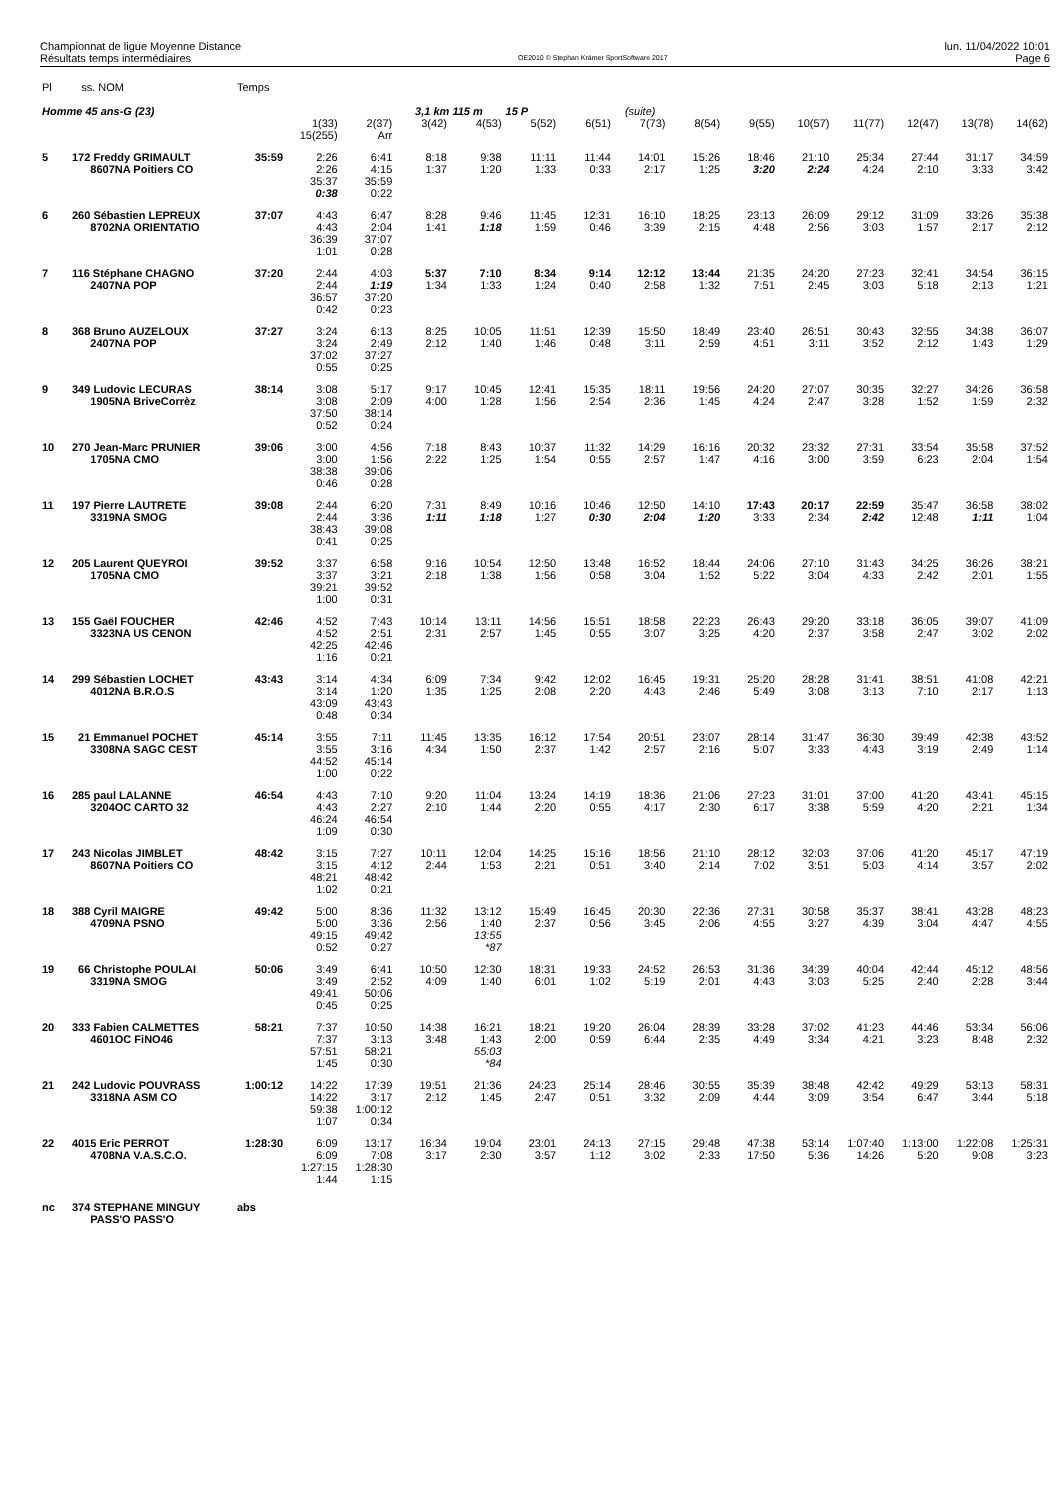Championnat de ligue Moyenne Distance
Résultats temps intermédiaires
OE2010 © Stephan Krämer SportSoftware 2017
lun. 11/04/2022 10:01
Page 6
| Pl | ss. NOM | Temps | | | | | | | | | | | | | | |
| Homme 45 ans-G (23) | | | | | 3,1 km 115 m | | 15 P | | (suite) | | | | | | | |
| | | | 1(33) | 2(37) | 3(42) | 4(53) | 5(52) | 6(51) | 7(73) | 8(54) | 9(55) | 10(57) | 11(77) | 12(47) | 13(78) | 14(62) |
| | | | 15(255) | Arr | | | | | | | | | | | | |
| 5 | 172 Freddy GRIMAULT | 35:59 | 2:26 | 6:41 | 8:18 | 9:38 | 11:11 | 11:44 | 14:01 | 15:26 | 18:46 | 21:10 | 25:34 | 27:44 | 31:17 | 34:59 |
| | 8607NA Poitiers CO | | 2:26 | 4:15 | 1:37 | 1:20 | 1:33 | 0:33 | 2:17 | 1:25 | 3:20 | 2:24 | 4:24 | 2:10 | 3:33 | 3:42 |
| | | | 35:37 | 35:59 | | | | | | | | | | | | |
| | | | 0:38 | 0:22 | | | | | | | | | | | | |
| 6 | 260 Sébastien LEPREUX | 37:07 | 4:43 | 6:47 | 8:28 | 9:46 | 11:45 | 12:31 | 16:10 | 18:25 | 23:13 | 26:09 | 29:12 | 31:09 | 33:26 | 35:38 |
| | 8702NA ORIENTATIO | | 4:43 | 2:04 | 1:41 | 1:18 | 1:59 | 0:46 | 3:39 | 2:15 | 4:48 | 2:56 | 3:03 | 1:57 | 2:17 | 2:12 |
| | | | 36:39 | 37:07 | | | | | | | | | | | | |
| | | | 1:01 | 0:28 | | | | | | | | | | | | |
| 7 | 116 Stéphane CHAGNO | 37:20 | 2:44 | 4:03 | 5:37 | 7:10 | 8:34 | 9:14 | 12:12 | 13:44 | 21:35 | 24:20 | 27:23 | 32:41 | 34:54 | 36:15 |
| | 2407NA POP | | 2:44 | 1:19 | 1:34 | 1:33 | 1:24 | 0:40 | 2:58 | 1:32 | 7:51 | 2:45 | 3:03 | 5:18 | 2:13 | 1:21 |
| | | | 36:57 | 37:20 | | | | | | | | | | | | |
| | | | 0:42 | 0:23 | | | | | | | | | | | | |
| 8 | 368 Bruno AUZELOUX | 37:27 | 3:24 | 6:13 | 8:25 | 10:05 | 11:51 | 12:39 | 15:50 | 18:49 | 23:40 | 26:51 | 30:43 | 32:55 | 34:38 | 36:07 |
| | 2407NA POP | | 3:24 | 2:49 | 2:12 | 1:40 | 1:46 | 0:48 | 3:11 | 2:59 | 4:51 | 3:11 | 3:52 | 2:12 | 1:43 | 1:29 |
| | | | 37:02 | 37:27 | | | | | | | | | | | | |
| | | | 0:55 | 0:25 | | | | | | | | | | | | |
| 9 | 349 Ludovic LECURAS | 38:14 | 3:08 | 5:17 | 9:17 | 10:45 | 12:41 | 15:35 | 18:11 | 19:56 | 24:20 | 27:07 | 30:35 | 32:27 | 34:26 | 36:58 |
| | 1905NA BriveCorrèz | | 3:08 | 2:09 | 4:00 | 1:28 | 1:56 | 2:54 | 2:36 | 1:45 | 4:24 | 2:47 | 3:28 | 1:52 | 1:59 | 2:32 |
| | | | 37:50 | 38:14 | | | | | | | | | | | | |
| | | | 0:52 | 0:24 | | | | | | | | | | | | |
| 10 | 270 Jean-Marc PRUNIER | 39:06 | 3:00 | 4:56 | 7:18 | 8:43 | 10:37 | 11:32 | 14:29 | 16:16 | 20:32 | 23:32 | 27:31 | 33:54 | 35:58 | 37:52 |
| | 1705NA CMO | | 3:00 | 1:56 | 2:22 | 1:25 | 1:54 | 0:55 | 2:57 | 1:47 | 4:16 | 3:00 | 3:59 | 6:23 | 2:04 | 1:54 |
| | | | 38:38 | 39:06 | | | | | | | | | | | | |
| | | | 0:46 | 0:28 | | | | | | | | | | | | |
| 11 | 197 Pierre LAUTRETE | 39:08 | 2:44 | 6:20 | 7:31 | 8:49 | 10:16 | 10:46 | 12:50 | 14:10 | 17:43 | 20:17 | 22:59 | 35:47 | 36:58 | 38:02 |
| | 3319NA SMOG | | 2:44 | 3:36 | 1:11 | 1:18 | 1:27 | 0:30 | 2:04 | 1:20 | 3:33 | 2:34 | 2:42 | 12:48 | 1:11 | 1:04 |
| | | | 38:43 | 39:08 | | | | | | | | | | | | |
| | | | 0:41 | 0:25 | | | | | | | | | | | | |
| 12 | 205 Laurent QUEYROI | 39:52 | 3:37 | 6:58 | 9:16 | 10:54 | 12:50 | 13:48 | 16:52 | 18:44 | 24:06 | 27:10 | 31:43 | 34:25 | 36:26 | 38:21 |
| | 1705NA CMO | | 3:37 | 3:21 | 2:18 | 1:38 | 1:56 | 0:58 | 3:04 | 1:52 | 5:22 | 3:04 | 4:33 | 2:42 | 2:01 | 1:55 |
| | | | 39:21 | 39:52 | | | | | | | | | | | | |
| | | | 1:00 | 0:31 | | | | | | | | | | | | |
| 13 | 155 Gaël FOUCHER | 42:46 | 4:52 | 7:43 | 10:14 | 13:11 | 14:56 | 15:51 | 18:58 | 22:23 | 26:43 | 29:20 | 33:18 | 36:05 | 39:07 | 41:09 |
| | 3323NA US CENON | | 4:52 | 2:51 | 2:31 | 2:57 | 1:45 | 0:55 | 3:07 | 3:25 | 4:20 | 2:37 | 3:58 | 2:47 | 3:02 | 2:02 |
| | | | 42:25 | 42:46 | | | | | | | | | | | | |
| | | | 1:16 | 0:21 | | | | | | | | | | | | |
| 14 | 299 Sébastien LOCHET | 43:43 | 3:14 | 4:34 | 6:09 | 7:34 | 9:42 | 12:02 | 16:45 | 19:31 | 25:20 | 28:28 | 31:41 | 38:51 | 41:08 | 42:21 |
| | 4012NA B.R.O.S | | 3:14 | 1:20 | 1:35 | 1:25 | 2:08 | 2:20 | 4:43 | 2:46 | 5:49 | 3:08 | 3:13 | 7:10 | 2:17 | 1:13 |
| | | | 43:09 | 43:43 | | | | | | | | | | | | |
| | | | 0:48 | 0:34 | | | | | | | | | | | | |
| 15 | 21 Emmanuel POCHET | 45:14 | 3:55 | 7:11 | 11:45 | 13:35 | 16:12 | 17:54 | 20:51 | 23:07 | 28:14 | 31:47 | 36:30 | 39:49 | 42:38 | 43:52 |
| | 3308NA SAGC CEST | | 3:55 | 3:16 | 4:34 | 1:50 | 2:37 | 1:42 | 2:57 | 2:16 | 5:07 | 3:33 | 4:43 | 3:19 | 2:49 | 1:14 |
| | | | 44:52 | 45:14 | | | | | | | | | | | | |
| | | | 1:00 | 0:22 | | | | | | | | | | | | |
| 16 | 285 paul LALANNE | 46:54 | 4:43 | 7:10 | 9:20 | 11:04 | 13:24 | 14:19 | 18:36 | 21:06 | 27:23 | 31:01 | 37:00 | 41:20 | 43:41 | 45:15 |
| | 3204OC CARTO 32 | | 4:43 | 2:27 | 2:10 | 1:44 | 2:20 | 0:55 | 4:17 | 2:30 | 6:17 | 3:38 | 5:59 | 4:20 | 2:21 | 1:34 |
| | | | 46:24 | 46:54 | | | | | | | | | | | | |
| | | | 1:09 | 0:30 | | | | | | | | | | | | |
| 17 | 243 Nicolas JIMBLET | 48:42 | 3:15 | 7:27 | 10:11 | 12:04 | 14:25 | 15:16 | 18:56 | 21:10 | 28:12 | 32:03 | 37:06 | 41:20 | 45:17 | 47:19 |
| | 8607NA Poitiers CO | | 3:15 | 4:12 | 2:44 | 1:53 | 2:21 | 0:51 | 3:40 | 2:14 | 7:02 | 3:51 | 5:03 | 4:14 | 3:57 | 2:02 |
| | | | 48:21 | 48:42 | | | | | | | | | | | | |
| | | | 1:02 | 0:21 | | | | | | | | | | | | |
| 18 | 388 Cyril MAIGRE | 49:42 | 5:00 | 8:36 | 11:32 | 13:12 | 15:49 | 16:45 | 20:30 | 22:36 | 27:31 | 30:58 | 35:37 | 38:41 | 43:28 | 48:23 |
| | 4709NA PSNO | | 5:00 | 3:36 | 2:56 | 1:40 | 2:37 | 0:56 | 3:45 | 2:06 | 4:55 | 3:27 | 4:39 | 3:04 | 4:47 | 4:55 |
| | | | 49:15 | 49:42 | | 13:55 | | | | | | | | | | |
| | | | 0:52 | 0:27 | | *87 | | | | | | | | | | |
| 19 | 66 Christophe POULAI | 50:06 | 3:49 | 6:41 | 10:50 | 12:30 | 18:31 | 19:33 | 24:52 | 26:53 | 31:36 | 34:39 | 40:04 | 42:44 | 45:12 | 48:56 |
| | 3319NA SMOG | | 3:49 | 2:52 | 4:09 | 1:40 | 6:01 | 1:02 | 5:19 | 2:01 | 4:43 | 3:03 | 5:25 | 2:40 | 2:28 | 3:44 |
| | | | 49:41 | 50:06 | | | | | | | | | | | | |
| | | | 0:45 | 0:25 | | | | | | | | | | | | |
| 20 | 333 Fabien CALMETTES | 58:21 | 7:37 | 10:50 | 14:38 | 16:21 | 18:21 | 19:20 | 26:04 | 28:39 | 33:28 | 37:02 | 41:23 | 44:46 | 53:34 | 56:06 |
| | 4601OC FiNO46 | | 7:37 | 3:13 | 3:48 | 1:43 | 2:00 | 0:59 | 6:44 | 2:35 | 4:49 | 3:34 | 4:21 | 3:23 | 8:48 | 2:32 |
| | | | 57:51 | 58:21 | | 55:03 | | | | | | | | | | |
| | | | 1:45 | 0:30 | | *84 | | | | | | | | | | |
| 21 | 242 Ludovic POUVRASS | 1:00:12 | 14:22 | 17:39 | 19:51 | 21:36 | 24:23 | 25:14 | 28:46 | 30:55 | 35:39 | 38:48 | 42:42 | 49:29 | 53:13 | 58:31 |
| | 3318NA ASM CO | | 14:22 | 3:17 | 2:12 | 1:45 | 2:47 | 0:51 | 3:32 | 2:09 | 4:44 | 3:09 | 3:54 | 6:47 | 3:44 | 5:18 |
| | | | 59:38 | 1:00:12 | | | | | | | | | | | | |
| | | | 1:07 | 0:34 | | | | | | | | | | | | |
| 22 | 4015 Eric PERROT | 1:28:30 | 6:09 | 13:17 | 16:34 | 19:04 | 23:01 | 24:13 | 27:15 | 29:48 | 47:38 | 53:14 | 1:07:40 | 1:13:00 | 1:22:08 | 1:25:31 |
| | 4708NA V.A.S.C.O. | | 6:09 | 7:08 | 3:17 | 2:30 | 3:57 | 1:12 | 3:02 | 2:33 | 17:50 | 5:36 | 14:26 | 5:20 | 9:08 | 3:23 |
| | | | 1:27:15 | 1:28:30 | | | | | | | | | | | | |
| | | | 1:44 | 1:15 | | | | | | | | | | | | |
| nc | 374 STEPHANE MINGUY | abs | | | | | | | | | | | | | | |
| | PASS'O PASS'O | | | | | | | | | | | | | | | |